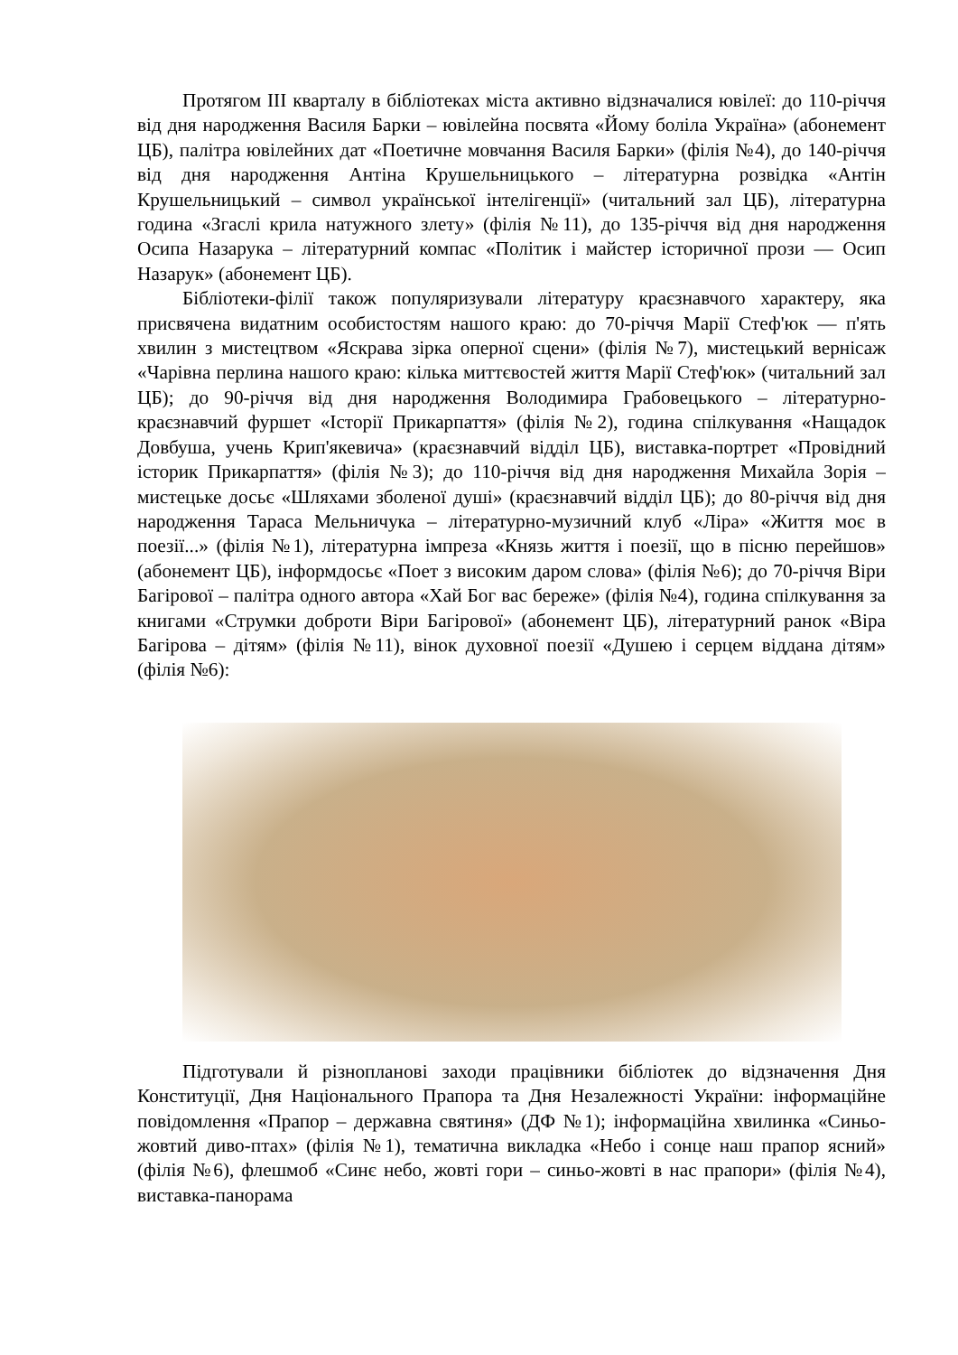Протягом ІІІ кварталу в бібліотеках міста активно відзначалися ювілеї: до 110-річчя від дня народження Василя Барки – ювілейна посвята «Йому боліла Україна» (абонемент ЦБ), палітра ювілейних дат «Поетичне мовчання Василя Барки» (філія №4), до 140-річчя від дня народження Антіна Крушельницького – літературна розвідка «Антін Крушельницький – символ української інтелігенції» (читальний зал ЦБ), літературна година «Згаслі крила натужного злету» (філія №11), до 135-річчя від дня народження Осипа Назарука – літературний компас «Політик і майстер історичної прози — Осип Назарук» (абонемент ЦБ).
Бібліотеки-філії також популяризували літературу краєзнавчого характеру, яка присвячена видатним особистостям нашого краю: до 70-річчя Марії Стеф'юк — п'ять хвилин з мистецтвом «Яскрава зірка оперної сцени» (філія №7), мистецький вернісаж «Чарівна перлина нашого краю: кілька миттєвостей життя Марії Стеф'юк» (читальний зал ЦБ); до 90-річчя від дня народження Володимира Грабовецького – літературно-краєзнавчий фуршет «Історії Прикарпаття» (філія №2), година спілкування «Нащадок Довбуша, учень Крип'якевича» (краєзнавчий відділ ЦБ), виставка-портрет «Провідний історик Прикарпаття» (філія №3); до 110-річчя від дня народження Михайла Зорія – мистецьке досьє «Шляхами зболеної душі» (краєзнавчий відділ ЦБ); до 80-річчя від дня народження Тараса Мельничука – літературно-музичний клуб «Ліра» «Життя моє в поезії...» (філія №1), літературна імпреза «Князь життя і поезії, що в пісню перейшов» (абонемент ЦБ), інформдосьє «Поет з високим даром слова» (філія №6); до 70-річчя Віри Багірової – палітра одного автора «Хай Бог вас береже» (філія №4), година спілкування за книгами «Струмки доброти Віри Багірової» (абонемент ЦБ), літературний ранок «Віра Багірова – дітям» (філія №11), вінок духовної поезії «Душею і серцем віддана дітям» (філія №6):
Підготували й різнопланові заходи працівники бібліотек до відзначення Дня Конституції, Дня Національного Прапора та Дня Незалежності України: інформаційне повідомлення «Прапор – державна святиня» (ДФ №1); інформаційна хвилинка «Синьо-жовтий диво-птах» (філія №1), тематична викладка «Небо і сонце наш прапор ясний» (філія №6), флешмоб «Синє небо, жовті гори – синьо-жовті в нас прапори» (філія №4), виставка-панорама